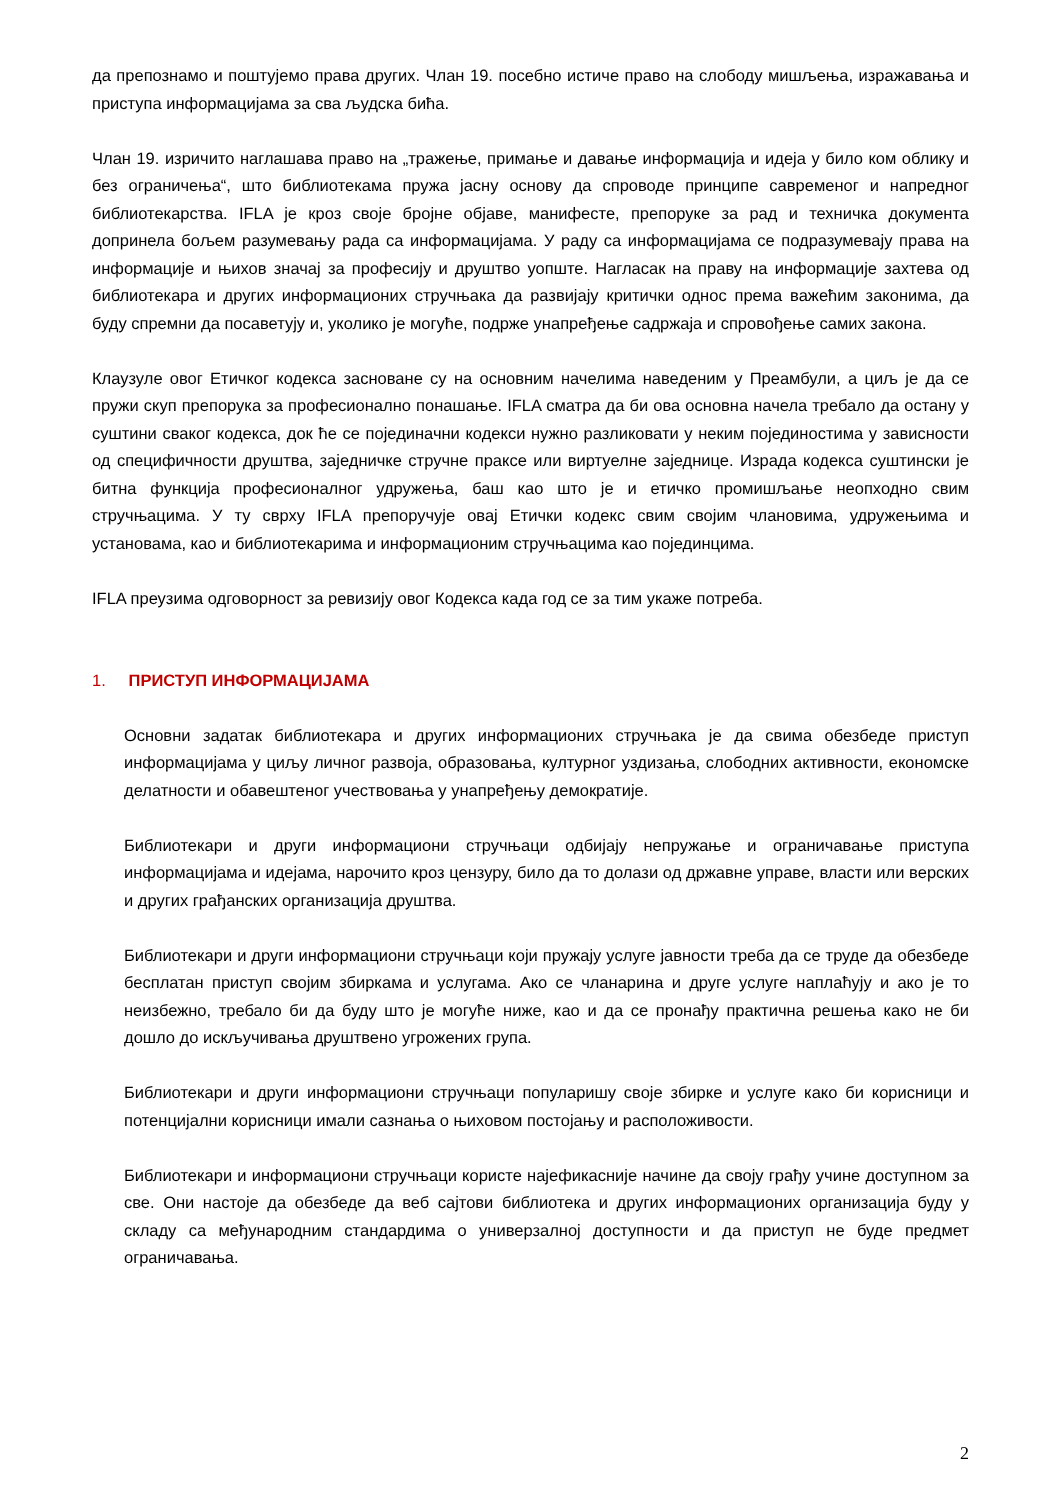да препознамо и поштујемо права других. Члан 19. посебно истиче право на слободу мишљења, изражавања и приступа информацијама за сва људска бића.
Члан 19. изричито наглашава право на „тражење, примање и давање информација и идеја у било ком облику и без ограничења“, што библиотекама пружа јасну основу да спроводе принципе савременог и напредног библиотекарства. IFLA је кроз своје бројне објаве, манифесте, препоруке за рад и техничка документа допринела бољем разумевању рада са информацијама. У раду са информацијама се подразумевају права на информације и њихов значај за професију и друштво уопште. Нагласак на праву на информације захтева од библиотекара и других информационих стручњака да развијају критички однос према важећим законима, да буду спремни да посаветују и, уколико је могуће, подрже унапређење садржаја и спровођење самих закона.
Клаузуле овог Етичког кодекса засноване су на основним начелима наведеним у Преамбули, а циљ је да се пружи скуп препорука за професионално понашање. IFLA сматра да би ова основна начела требало да остану у суштини сваког кодекса, док ће се појединачни кодекси нужно разликовати у неким појединостима у зависности од специфичности друштва, заједничке стручне праксе или виртуелне заједнице. Израда кодекса суштински је битна функција професионалног удружења, баш као што је и етичко промишљање неопходно свим стручњацима. У ту сврху IFLA препоручује овај Етички кодекс свим својим члановима, удружењима и установама, као и библиотекарима и информационим стручњацима као појединцима.
IFLA преузима одговорност за ревизију овог Кодекса када год се за тим укаже потреба.
1. ПРИСТУП ИНФОРМАЦИЈАМА
Основни задатак библиотекара и других информационих стручњака је да свима обезбеде приступ информацијама у циљу личног развоја, образовања, културног уздизања, слободних активности, економске делатности и обавештеног учествовања у унапређењу демократије.
Библиотекари и други информациони стручњаци одбијају непружање и ограничавање приступа информацијама и идејама, нарочито кроз цензуру, било да то долази од државне управе, власти или верских и других грађанских организација друштва.
Библиотекари и други информациони стручњаци који пружају услуге јавности треба да се труде да обезбеде бесплатан приступ својим збиркама и услугама. Ако се чланарина и друге услуге наплаћују и ако је то неизбежно, требало би да буду што је могуће ниже, као и да се пронађу практична решења како не би дошло до искључивања друштвено угрожених група.
Библиотекари и други информациони стручњаци популаришу своје збирке и услуге како би корисници и потенцијални корисници имали сазнања о њиховом постојању и расположивости.
Библиотекари и информациони стручњаци користе најефикасније начине да своју грађу учине доступном за све. Они настоје да обезбеде да веб сајтови библиотека и других информационих организација буду у складу са међународним стандардима о универзалној доступности и да приступ не буде предмет ограничавања.
2